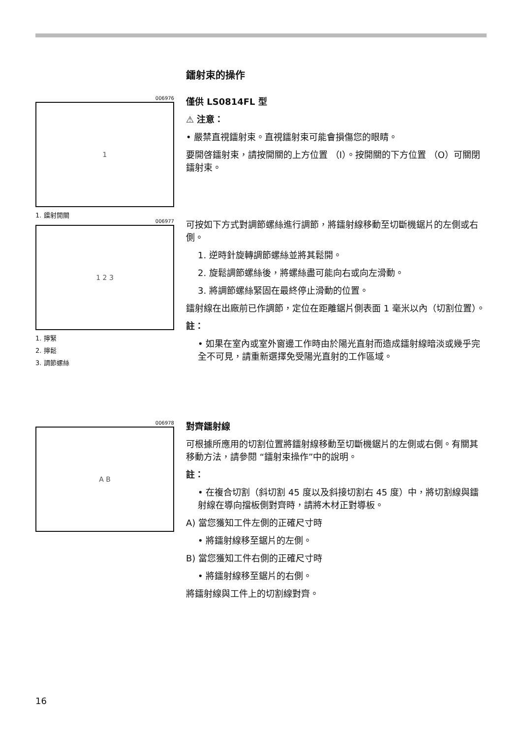鐳射束的操作
006976
1
1. 鐳射開關
僅供 LS0814FL 型
⚠ 注意：
• 嚴禁直視鐳射束。直視鐳射束可能會損傷您的眼睛。
要開啓鐳射束，請按開關的上方位置 （I）。按開關的下方位置 （O）可關閉鐳射束。
006977
1 2 3
1. 擰緊
2. 擰鬆
3. 調節螺絲
可按如下方式對調節螺絲進行調節，將鐳射線移動至切斷機鋸片的左側或右側。
1. 逆時針旋轉調節螺絲並將其鬆開。
2. 旋鬆調節螺絲後，將螺絲盡可能向右或向左滑動。
3. 將調節螺絲緊固在最終停止滑動的位置。
鐳射線在出廠前已作調節，定位在距離鋸片側表面 1 毫米以內（切割位置）。
註：
• 如果在室內或室外窗邊工作時由於陽光直射而造成鐳射線暗淡或幾乎完全不可見，請重新選擇免受陽光直射的工作區域。
006978
A B
對齊鐳射線
可根據所應用的切割位置將鐳射線移動至切斷機鋸片的左側或右側。有關其移動方法，請參閱 “鐳射束操作”中的說明。
註：
• 在複合切割（斜切割 45 度以及斜接切割右 45 度）中，將切割線與鐳射線在導向擋板側對齊時，請將木材正對導板。
A) 當您獲知工件左側的正確尺寸時
• 將鐳射線移至鋸片的左側。
B) 當您獲知工件右側的正確尺寸時
• 將鐳射線移至鋸片的右側。
將鐳射線與工件上的切割線對齊。
16